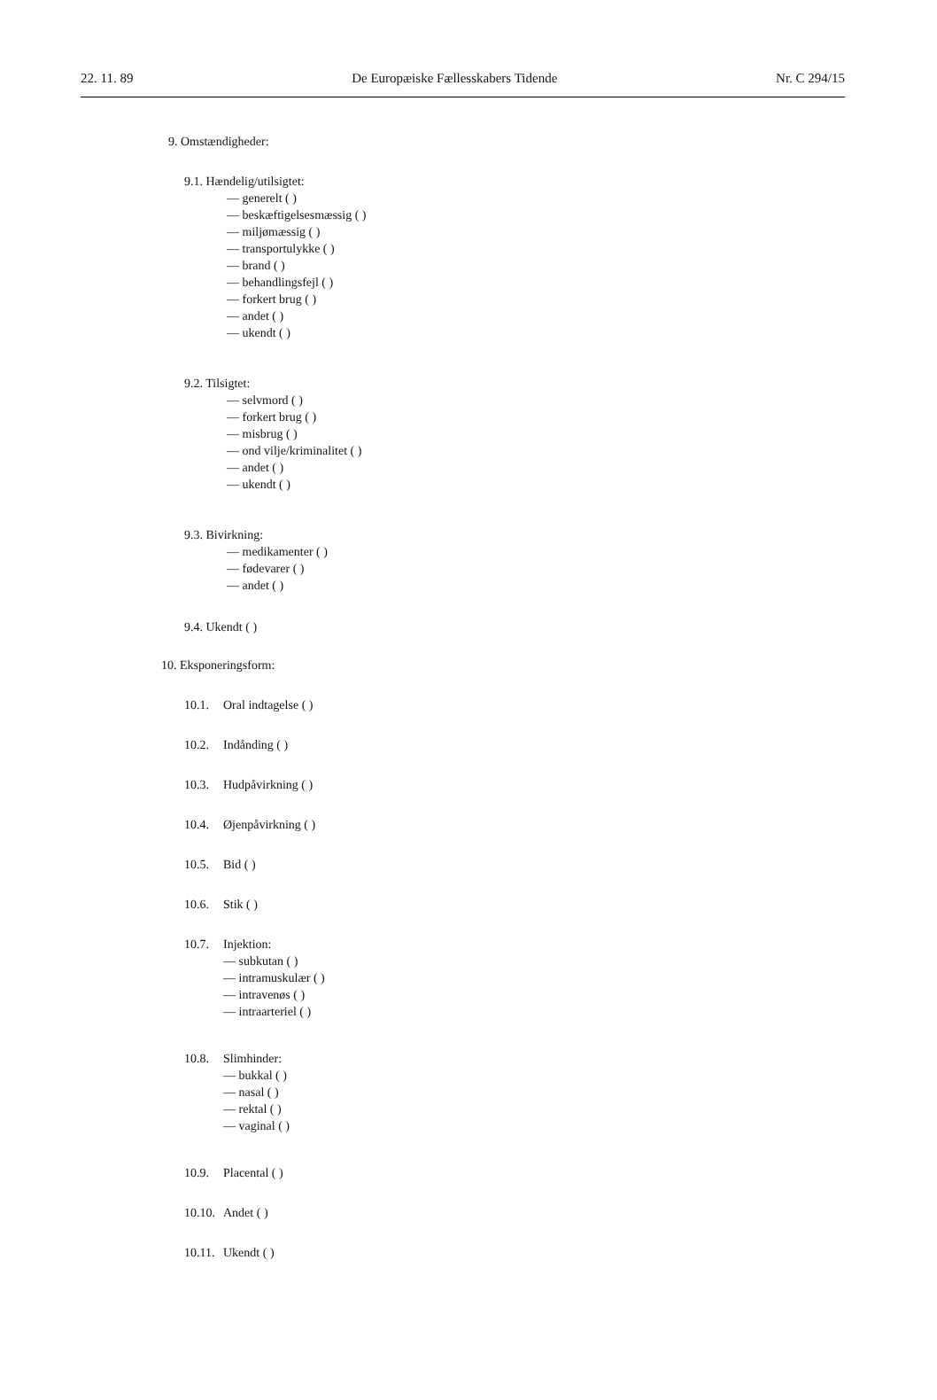22. 11. 89 De Europæiske Fællesskabers Tidende Nr. C 294/15
9. Omstændigheder:
9.1. Hændelig/utilsigtet:
— generelt ( )
— beskæftigelsesmæssig ( )
— miljømæssig ( )
— transportulykke ( )
— brand ( )
— behandlingsfejl ( )
— forkert brug ( )
— andet ( )
— ukendt ( )
9.2. Tilsigtet:
— selvmord ( )
— forkert brug ( )
— misbrug ( )
— ond vilje/kriminalitet ( )
— andet ( )
— ukendt ( )
9.3. Bivirkning:
— medikamenter ( )
— fødevarer ( )
— andet ( )
9.4. Ukendt ( )
10. Eksponeringsform:
10.1. Oral indtagelse ( )
10.2. Indånding ( )
10.3. Hudpåvirkning ( )
10.4. Øjenpåvirkning ( )
10.5. Bid ( )
10.6. Stik ( )
10.7. Injektion:
— subkutan ( )
— intramuskulær ( )
— intravenøs ( )
— intraarteriel ( )
10.8. Slimhinder:
— bukkal ( )
— nasal ( )
— rektal ( )
— vaginal ( )
10.9. Placental ( )
10.10. Andet ( )
10.11. Ukendt ( )